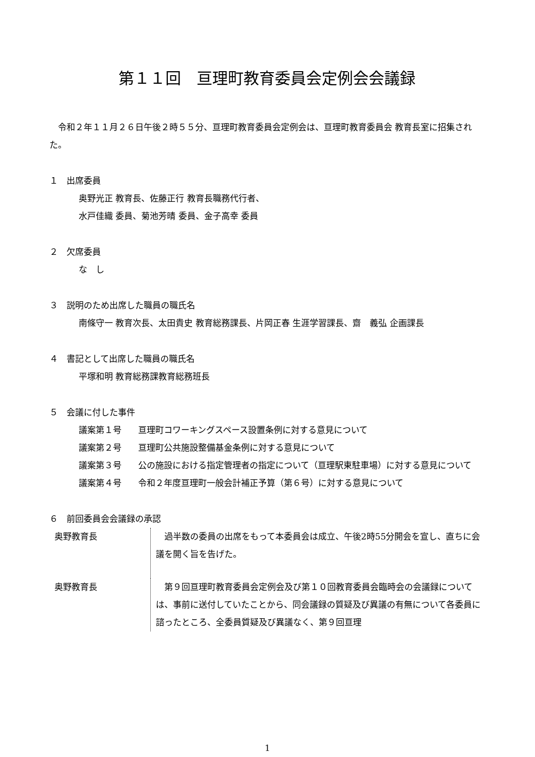第１１回　亘理町教育委員会定例会会議録
　令和２年１１月２６日午後２時５５分、亘理町教育委員会定例会は、亘理町教育委員会 教育長室に招集された。
１　出席委員
奥野光正 教育長、佐藤正行 教育長職務代行者、
水戸佳織 委員、菊池芳晴 委員、金子高幸 委員
２　欠席委員
な　し
３　説明のため出席した職員の職氏名
南條守一 教育次長、太田貴史 教育総務課長、片岡正春 生涯学習課長、齋　義弘 企画課長
４　書記として出席した職員の職氏名
平塚和明 教育総務課教育総務班長
５　会議に付した事件
議案第１号 亘理町コワーキングスペース設置条例に対する意見について
議案第２号 亘理町公共施設整備基金条例に対する意見について
議案第３号 公の施設における指定管理者の指定について（亘理駅東駐車場）に対する意見について
議案第４号 令和２年度亘理町一般会計補正予算（第６号）に対する意見について
６　前回委員会会議録の承認
奥野教育長 　過半数の委員の出席をもって本委員会は成立、午後2時55分開会を宣し、直ちに会議を開く旨を告げた。
奥野教育長 　第９回亘理町教育委員会定例会及び第１０回教育委員会臨時会の会議録については、事前に送付していたことから、同会議録の質疑及び異議の有無について各委員に諮ったところ、全委員質疑及び異議なく、第９回亘理
1